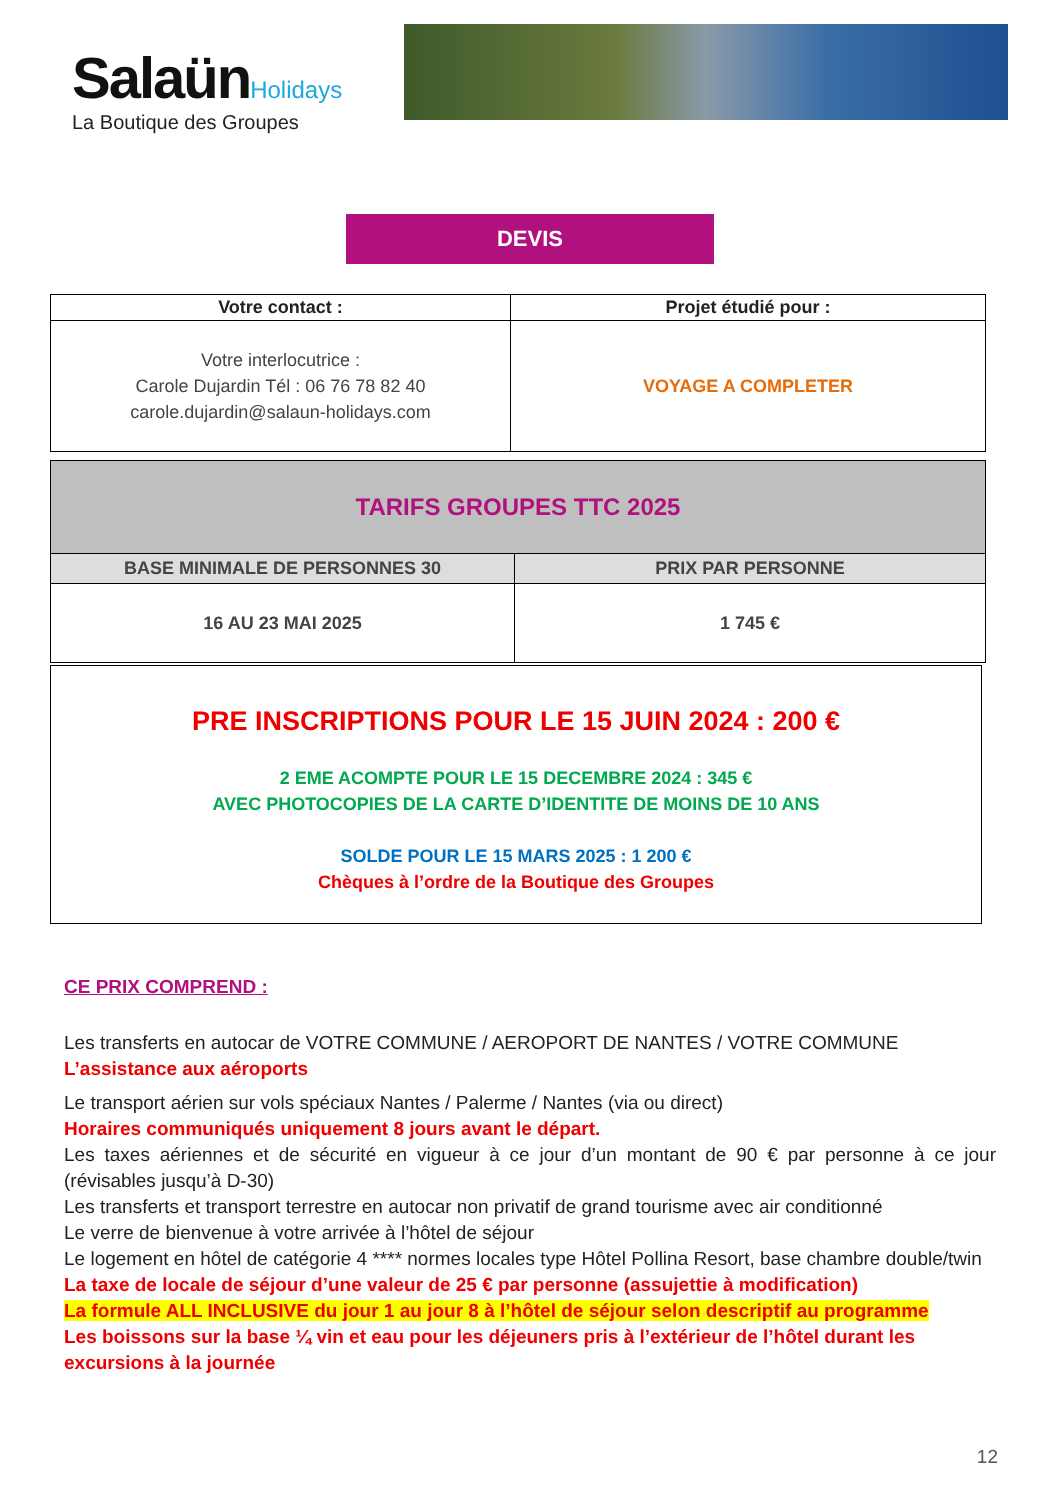Salaün Holidays
La Boutique des Groupes
DEVIS
| Votre contact : | Projet étudié pour : |
| --- | --- |
| Votre interlocutrice : Carole Dujardin Tél : 06 76 78 82 40 carole.dujardin@salaun-holidays.com | VOYAGE A COMPLETER |
| TARIFS GROUPES TTC 2025 | |
| --- | --- |
| BASE MINIMALE DE PERSONNES 30 | PRIX PAR PERSONNE |
| 16 AU 23 MAI 2025 | 1 745 € |
PRE INSCRIPTIONS POUR LE 15 JUIN 2024 : 200 €
2 EME ACOMPTE POUR LE 15 DECEMBRE 2024 : 345 €
AVEC PHOTOCOPIES DE LA CARTE D’IDENTITE DE MOINS DE 10 ANS
SOLDE POUR LE 15 MARS 2025 : 1 200 €
Chèques à l’ordre de la Boutique des Groupes
CE PRIX COMPREND :
Les transferts en autocar de VOTRE COMMUNE / AEROPORT DE NANTES / VOTRE COMMUNE
L’assistance aux aéroports
Le transport aérien sur vols spéciaux Nantes / Palerme / Nantes (via ou direct)
Horaires communiqués uniquement 8 jours avant le départ.
Les taxes aériennes et de sécurité en vigueur à ce jour d’un montant de 90 € par personne à ce jour (révisables jusqu’à D-30)
Les transferts et transport terrestre en autocar non privatif de grand tourisme avec air conditionné
Le verre de bienvenue à votre arrivée à l’hôtel de séjour
Le logement en hôtel de catégorie 4 **** normes locales type Hôtel Pollina Resort, base chambre double/twin
La taxe de locale de séjour d’une valeur de 25 € par personne (assujettie à modification)
La formule ALL INCLUSIVE du jour 1 au jour 8 à l’hôtel de séjour selon descriptif au programme
Les boissons sur la base ¼ vin et eau pour les déjeuners pris à l’extérieur de l’hôtel durant les excursions à la journée
12